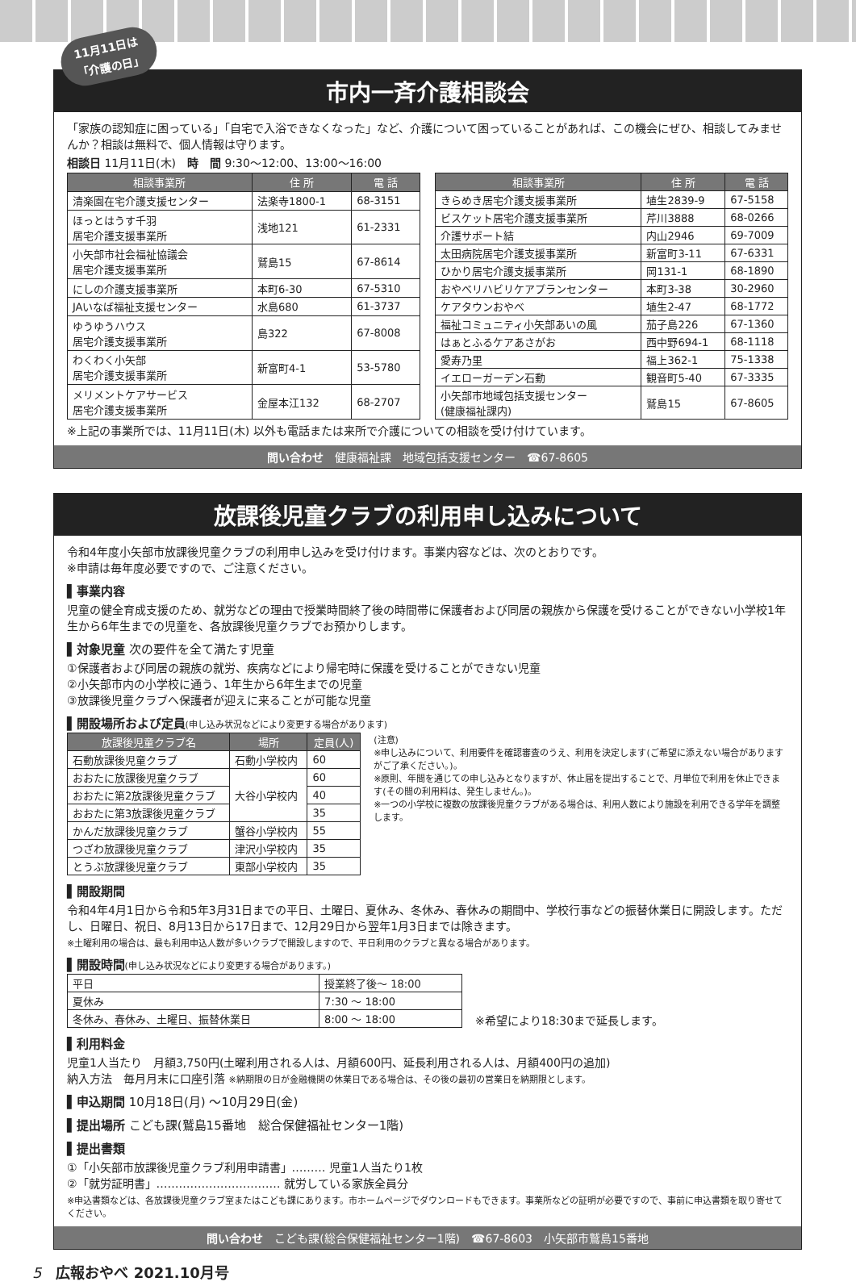11月11日は
「介護の日」
市内一斉介護相談会
「家族の認知症に困っている」「自宅で入浴できなくなった」など、介護について困っていることがあれば、この機会にぜひ、相談してみませんか？相談は無料で、個人情報は守ります。
相談日 11月11日(木)　時　間 9:30～12:00、13:00～16:00
| 相談事業所 | 住 所 | 電 話 |
| --- | --- | --- |
| 清楽園在宅介護支援センター | 法楽寺1800-1 | 68-3151 |
| ほっとはうす千羽 居宅介護支援事業所 | 浅地121 | 61-2331 |
| 小矢部市社会福祉協議会 居宅介護支援事業所 | 鷲島15 | 67-8614 |
| にしの介護支援事業所 | 本町6-30 | 67-5310 |
| JAいなば福祉支援センター | 水島680 | 61-3737 |
| ゆうゆうハウス 居宅介護支援事業所 | 島322 | 67-8008 |
| わくわく小矢部 居宅介護支援事業所 | 新富町4-1 | 53-5780 |
| メリメントケアサービス 居宅介護支援事業所 | 金屋本江132 | 68-2707 |
| 相談事業所 | 住 所 | 電 話 |
| --- | --- | --- |
| きらめき居宅介護支援事業所 | 埴生2839-9 | 67-5158 |
| ビスケット居宅介護支援事業所 | 芹川3888 | 68-0266 |
| 介護サポート結 | 内山2946 | 69-7009 |
| 太田病院居宅介護支援事業所 | 新富町3-11 | 67-6331 |
| ひかり居宅介護支援事業所 | 岡131-1 | 68-1890 |
| おやべリハビリケアプランセンター | 本町3-38 | 30-2960 |
| ケアタウンおやべ | 埴生2-47 | 68-1772 |
| 福祉コミュニティ小矢部あいの風 | 茄子島226 | 67-1360 |
| はぁとふるケアあさがお | 西中野694-1 | 68-1118 |
| 愛寿乃里 | 福上362-1 | 75-1338 |
| イエローガーデン石動 | 観音町5-40 | 67-3335 |
| 小矢部市地域包括支援センター (健康福祉課内) | 鷲島15 | 67-8605 |
※上記の事業所では、11月11日(木) 以外も電話または来所で介護についての相談を受け付けています。
問い合わせ　健康福祉課　地域包括支援センター　☎67-8605
放課後児童クラブの利用申し込みについて
令和4年度小矢部市放課後児童クラブの利用申し込みを受け付けます。事業内容などは、次のとおりです。
※申請は毎年度必要ですので、ご注意ください。
▌事業内容
児童の健全育成支援のため、就労などの理由で授業時間終了後の時間帯に保護者および同居の親族から保護を受けることができない小学校1年生から6年生までの児童を、各放課後児童クラブでお預かりします。
▌対象児童 次の要件を全て満たす児童
①保護者および同居の親族の就労、疾病などにより帰宅時に保護を受けることができない児童
②小矢部市内の小学校に通う、1年生から6年生までの児童
③放課後児童クラブへ保護者が迎えに来ることが可能な児童
▌開設場所および定員(申し込み状況などにより変更する場合があります)
| 放課後児童クラブ名 | 場所 | 定員(人) |
| --- | --- | --- |
| 石動放課後児童クラブ | 石動小学校内 | 60 |
| おおたに放課後児童クラブ | 大谷小学校内 | 60 |
| おおたに第2放課後児童クラブ | | 40 |
| おおたに第3放課後児童クラブ | | 35 |
| かんだ放課後児童クラブ | 蟹谷小学校内 | 55 |
| つざわ放課後児童クラブ | 津沢小学校内 | 35 |
| とうぶ放課後児童クラブ | 東部小学校内 | 35 |
(注意)
※申し込みについて、利用要件を確認審査のうえ、利用を決定します(ご希望に添えない場合がありますがご了承ください。)。
※原則、年間を通じての申し込みとなりますが、休止届を提出することで、月単位で利用を休止できます(その間の利用料は、発生しません。)。
※一つの小学校に複数の放課後児童クラブがある場合は、利用人数により施設を利用できる学年を調整します。
▌開設期間
令和4年4月1日から令和5年3月31日までの平日、土曜日、夏休み、冬休み、春休みの期間中、学校行事などの振替休業日に開設します。ただし、日曜日、祝日、8月13日から17日まで、12月29日から翌年1月3日までは除きます。
※土曜利用の場合は、最も利用申込人数が多いクラブで開設しますので、平日利用のクラブと異なる場合があります。
▌開設時間(申し込み状況などにより変更する場合があります。)
| 平日 | 授業終了後～ 18:00 |
| 夏休み | 7:30 ～ 18:00 |
| 冬休み、春休み、土曜日、振替休業日 | 8:00 ～ 18:00 |
※希望により18:30まで延長します。
▌利用料金
児童1人当たり　月額3,750円(土曜利用される人は、月額600円、延長利用される人は、月額400円の追加)
納入方法　毎月月末に口座引落 ※納期限の日が金融機関の休業日である場合は、その後の最初の営業日を納期限とします。
▌申込期間 10月18日(月) ～10月29日(金)
▌提出場所 こども課(鷲島15番地　総合保健福祉センター1階)
▌提出書類
①「小矢部市放課後児童クラブ利用申請書」……… 児童1人当たり1枚
②「就労証明書」…………………………… 就労している家族全員分
※申込書類などは、各放課後児童クラブ室またはこども課にあります。市ホームページでダウンロードもできます。事業所などの証明が必要ですので、事前に申込書類を取り寄せてください。
問い合わせ　こども課(総合保健福祉センター1階)　☎67-8603　小矢部市鷲島15番地
5　広報おやべ 2021.10月号